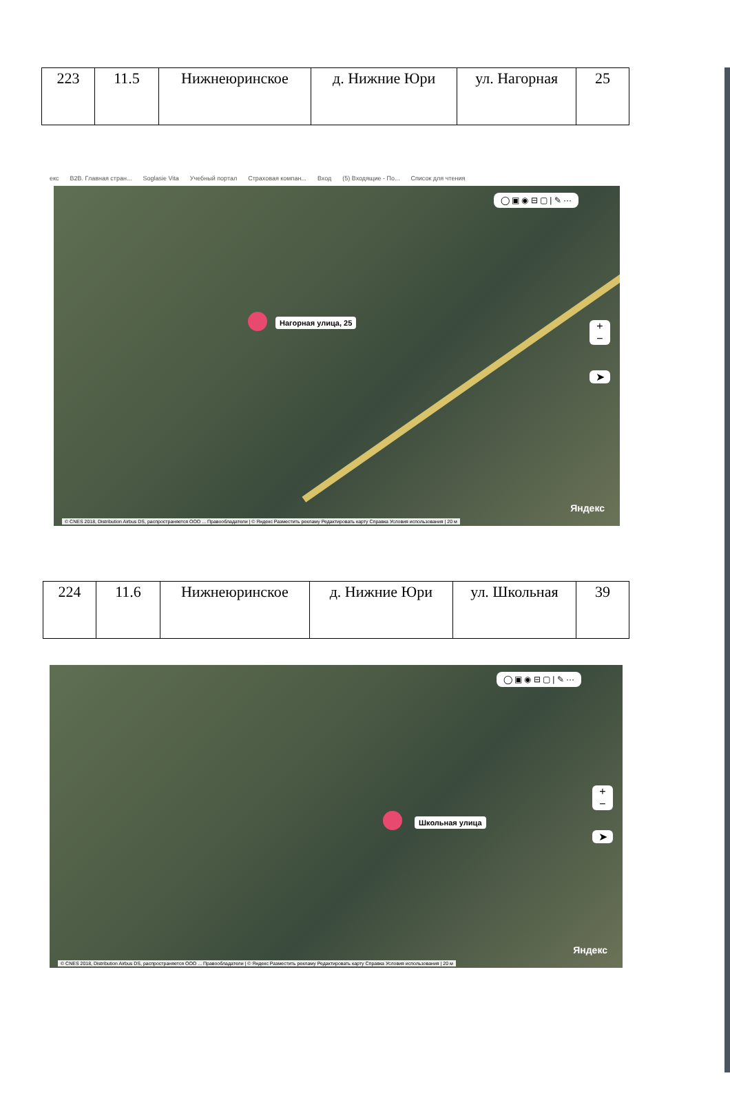| 223 | 11.5 | Нижнеюринское | д. Нижние Юри | ул. Нагорная | 25 |
екс B2B. Главная стран... Soglasie Vita Учебный портал Страховая компан... Вход (5) Входящие - По... Список для чтения
◯ ▣ ◉ ⊟ ▢ | ✎ ···
Нагорная улица, 25
+
−
➤
Яндекс
© CNES 2018, Distribution Airbus DS, распространяется ООО ... Правообладатели | © Яндекс Разместить рекламу Редактировать карту Справка Условия использования | 20 м
| 224 | 11.6 | Нижнеюринское | д. Нижние Юри | ул. Школьная | 39 |
◯ ▣ ◉ ⊟ ▢ | ✎ ···
Школьная улица
+
−
➤
Яндекс
© CNES 2018, Distribution Airbus DS, распространяется ООО ... Правообладатели | © Яндекс Разместить рекламу Редактировать карту Справка Условия использования | 20 м